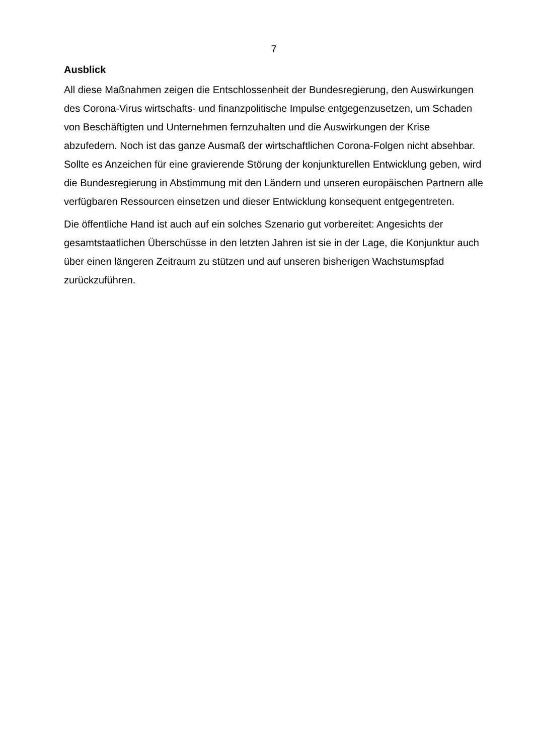7
Ausblick
All diese Maßnahmen zeigen die Entschlossenheit der Bundesregierung, den Auswirkungen des Corona-Virus wirtschafts- und finanzpolitische Impulse entgegenzusetzen, um Schaden von Beschäftigten und Unternehmen fernzuhalten und die Auswirkungen der Krise abzufedern. Noch ist das ganze Ausmaß der wirtschaftlichen Corona-Folgen nicht absehbar. Sollte es Anzeichen für eine gravierende Störung der konjunkturellen Entwicklung geben, wird die Bundesregierung in Abstimmung mit den Ländern und unseren europäischen Partnern alle verfügbaren Ressourcen einsetzen und dieser Entwicklung konsequent entgegentreten.
Die öffentliche Hand ist auch auf ein solches Szenario gut vorbereitet: Angesichts der gesamtstaatlichen Überschüsse in den letzten Jahren ist sie in der Lage, die Konjunktur auch über einen längeren Zeitraum zu stützen und auf unseren bisherigen Wachstumspfad zurückzuführen.